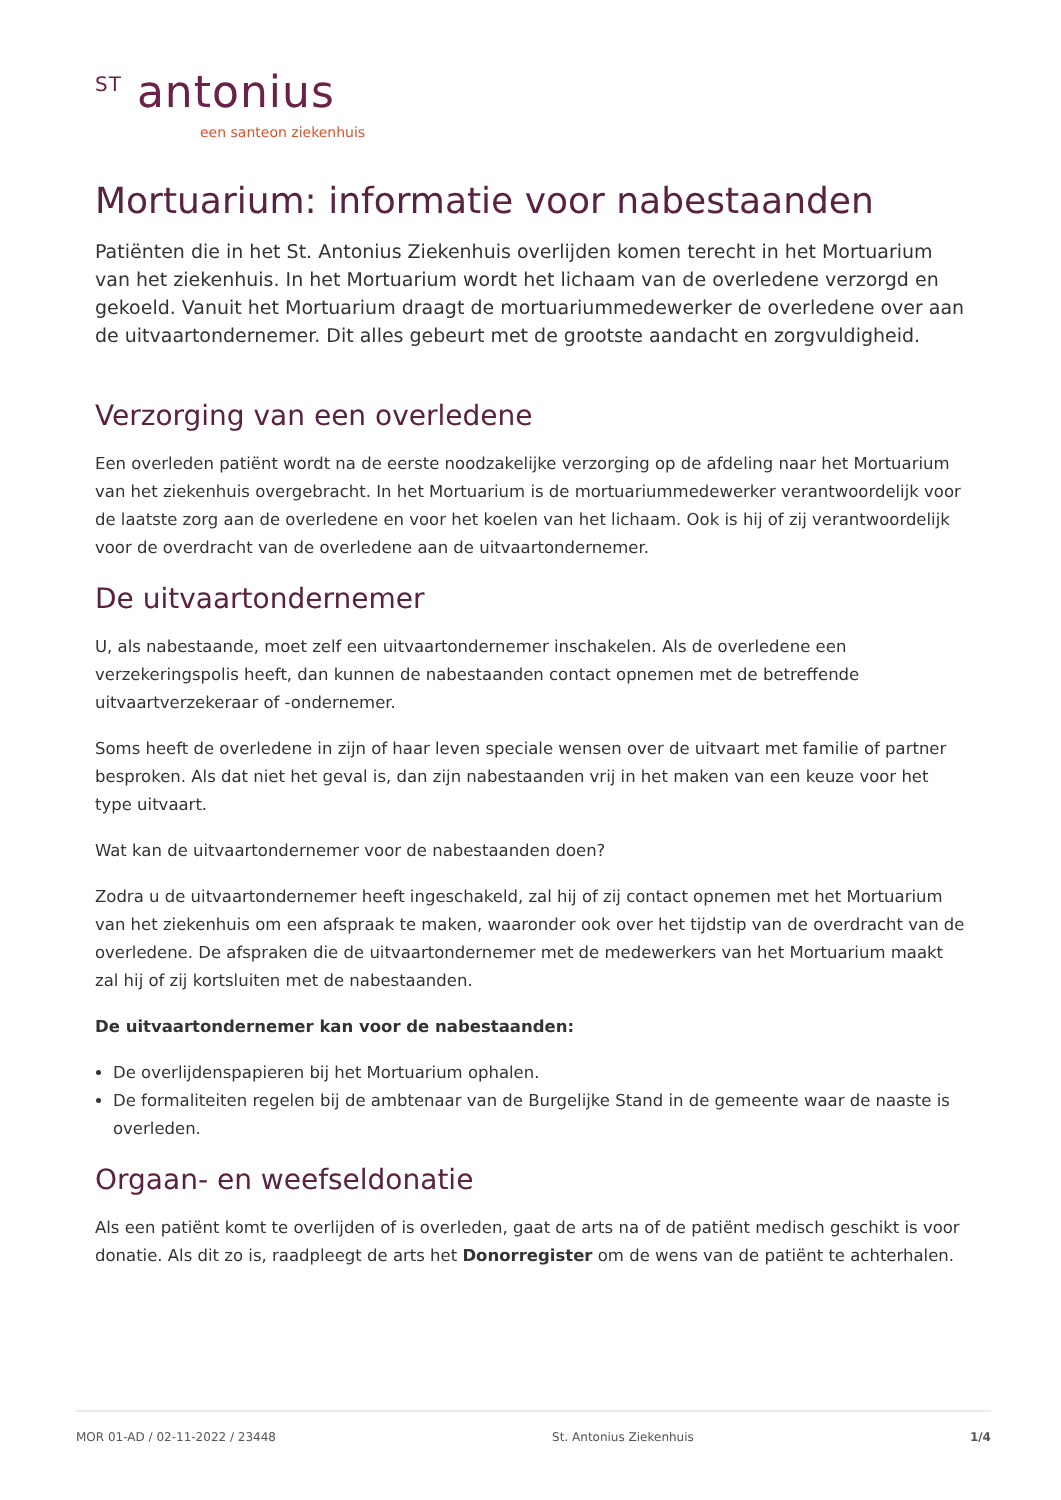<sup>ST</sup> antonius
een santeon ziekenhuis
Mortuarium: informatie voor nabestaanden
Patiënten die in het St. Antonius Ziekenhuis overlijden komen terecht in het Mortuarium van het ziekenhuis. In het Mortuarium wordt het lichaam van de overledene verzorgd en gekoeld. Vanuit het Mortuarium draagt de mortuariummedewerker de overledene over aan de uitvaartondernemer. Dit alles gebeurt met de grootste aandacht en zorgvuldigheid.
Verzorging van een overledene
Een overleden patiënt wordt na de eerste noodzakelijke verzorging op de afdeling naar het Mortuarium van het ziekenhuis overgebracht. In het Mortuarium is de mortuariummedewerker verantwoordelijk voor de laatste zorg aan de overledene en voor het koelen van het lichaam. Ook is hij of zij verantwoordelijk voor de overdracht van de overledene aan de uitvaartondernemer.
De uitvaartondernemer
U, als nabestaande, moet zelf een uitvaartondernemer inschakelen. Als de overledene een verzekeringspolis heeft, dan kunnen de nabestaanden contact opnemen met de betreffende uitvaartverzekeraar of -ondernemer.
Soms heeft de overledene in zijn of haar leven speciale wensen over de uitvaart met familie of partner besproken. Als dat niet het geval is, dan zijn nabestaanden vrij in het maken van een keuze voor het type uitvaart.
Wat kan de uitvaartondernemer voor de nabestaanden doen?
Zodra u de uitvaartondernemer heeft ingeschakeld, zal hij of zij contact opnemen met het Mortuarium van het ziekenhuis om een afspraak te maken, waaronder ook over het tijdstip van de overdracht van de overledene. De afspraken die de uitvaartondernemer met de medewerkers van het Mortuarium maakt zal hij of zij kortsluiten met de nabestaanden.
De uitvaartondernemer kan voor de nabestaanden:
De overlijdenspapieren bij het Mortuarium ophalen.
De formaliteiten regelen bij de ambtenaar van de Burgelijke Stand in de gemeente waar de naaste is overleden.
Orgaan- en weefseldonatie
Als een patiënt komt te overlijden of is overleden, gaat de arts na of de patiënt medisch geschikt is voor donatie. Als dit zo is, raadpleegt de arts het Donorregister om de wens van de patiënt te achterhalen.
MOR 01-AD / 02-11-2022 / 23448 St. Antonius Ziekenhuis 1/4